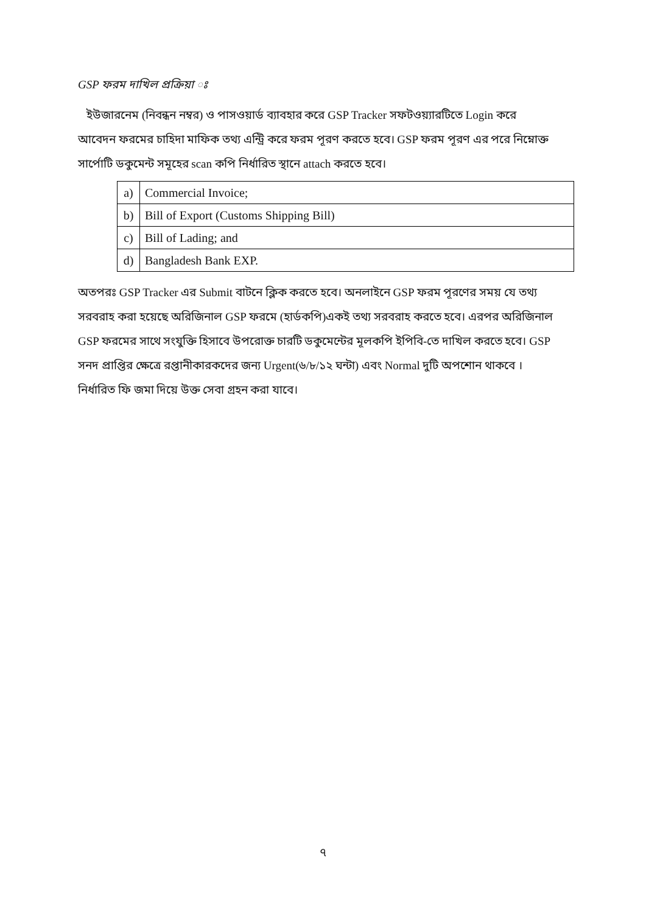GSP ফরম দাখিল প্রক্রিয়া ঃ
ইউজারনেম (নিবন্ধন নম্বর) ও পাসওয়ার্ড ব্যাবহার করে GSP Tracker সফটওয়্যারটিতে Login করে আবেদন ফরমের চাহিদা মাফিক তথ্য এন্ট্রি করে ফরম পূরণ করতে হবে। GSP ফরম পূরণ এর পরে নিম্নোক্ত সার্পোটি ডকুমেন্ট সমূহের scan কপি নির্ধারিত স্থানে attach করতে হবে।
| a) | Commercial Invoice; |
| b) | Bill of Export (Customs Shipping Bill) |
| c) | Bill of Lading; and |
| d) | Bangladesh Bank EXP. |
অতপরঃ GSP Tracker এর Submit বাটনে ক্লিক করতে হবে। অনলাইনে GSP ফরম পূরণের সময় যে তথ্য সরবরাহ করা হয়েছে অরিজিনাল GSP ফরমে (হার্ডকপি)একই তথ্য সরবরাহ করতে হবে। এরপর অরিজিনাল GSP ফরমের সাথে সংযুক্তি হিসাবে উপরোক্ত চারটি ডকুমেন্টের মূলকপি ইপিবি-তে দাখিল করতে হবে। GSP সনদ প্রাপ্তির ক্ষেত্রে রপ্তানীকারকদের জন্য Urgent(৬/৮/১২ ঘন্টা) এবং Normal দুটি অপশোন থাকবে । নির্ধারিত ফি জমা দিয়ে উক্ত সেবা গ্রহন করা যাবে।
৭